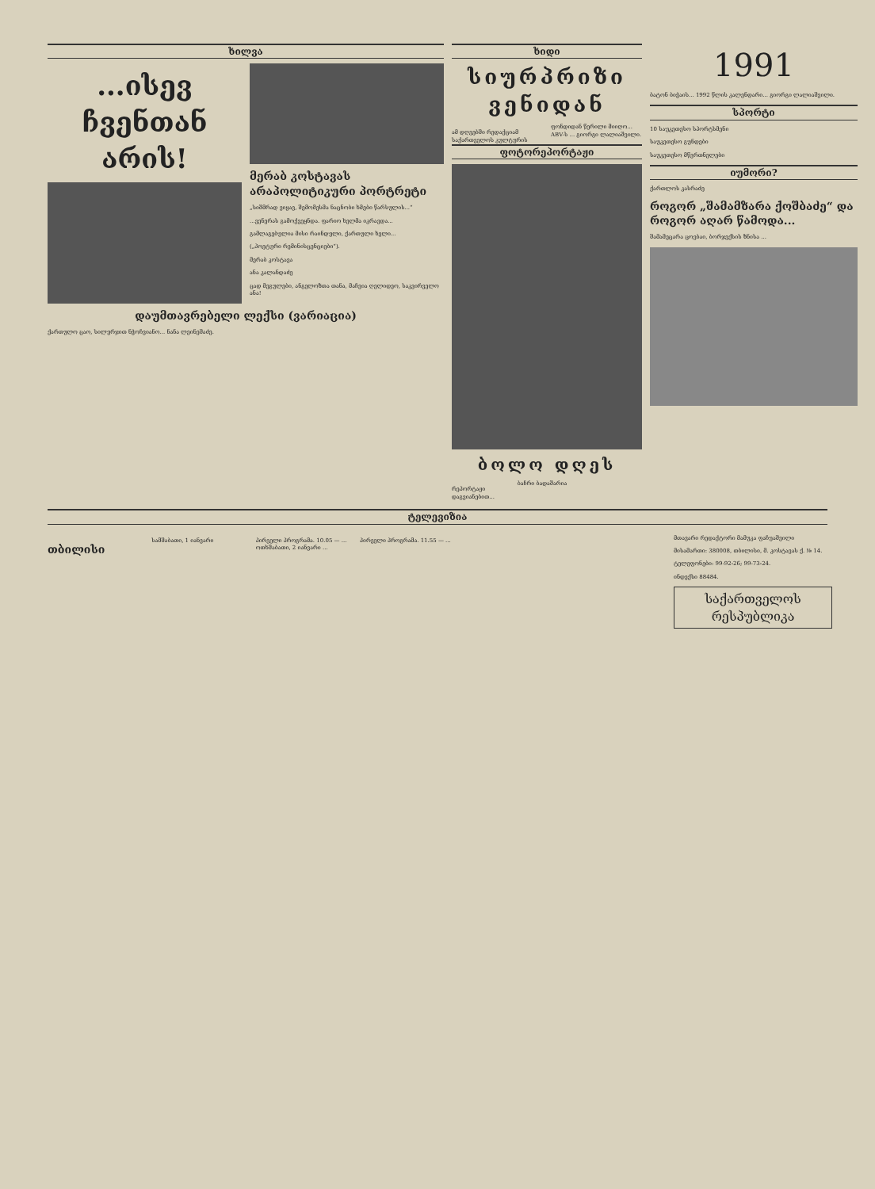ხილვა
...ისევ ჩვენთან არის!
მერაბ კოსტავას არაპოლიტიკური პორტრეტი
„სიშმრად ვიყავ, შემომესმა ნაცნობი ხმები წარსულის...“
...ვენერას გამოქვეყნდა. ფარიო ხელმა იკრავდა...
გამლაგებულია მისი რაინდული, ქართული ხელი...
(„პოეტური რემინისცენციები“).
მერაბ კოსტავა
ანა კალანდაძე
ცად მეგულები, ანგელოზთა თანა, მაჩვია ღელიდეო, საკვირველო ანა!
დაუმთავრებელი ლექსი (ვარიაცია)
ქართულო ცაო, სილურჯით ნჭოჩვიანო... ნანა ლეინეშაძე.
ხიდი
სიურპრიზი ვენიდან
ამ დღეებში რედაქციამ საქართველოს კულტურის ფონდიდან წერილი მიიღო... ABV-ს ... გიორგი ლალიაშვილი.
ფოტორეპორტაჟი
ბოლო დღეს
რეპორტაჟი დაგვიანებით... ბაჩრი ბადაშარია
1991
ბატონ ბიჭაის... 1992 წლის კალენდარი... გიორგი ლალიაშვილი.
სპორტი
10 საუკეთესო სპორტსმენი
საუკეთესო გუნდები
საუკეთესო მწვრთნელები
იუმორი?
ქართლოს კასრაძე
როგორ „შამამზარა ქოშბაძე“ და როგორ აღარ წამოდა...
შამამეცარა ცოვბაი, ბორჯექსის ზნისა ...
ტელევიზია
თბილისი
სამშაბათი, 1 იანვარი
პირველი პროგრამა. 10.05 — ... ოთხშაბათი, 2 იანვარი ... პირველი პროგრამა. 11.55 — ...
მთავარი რედაქტორი მამუკა ფაჩუაშვილი
მისამართი: 380008, თბილისი, მ. კოსტავას ქ. № 14.
ტელეფონები: 99-92-26; 99-73-24.
ინდექსი 88484.
საქართველოს რესპუბლიკა